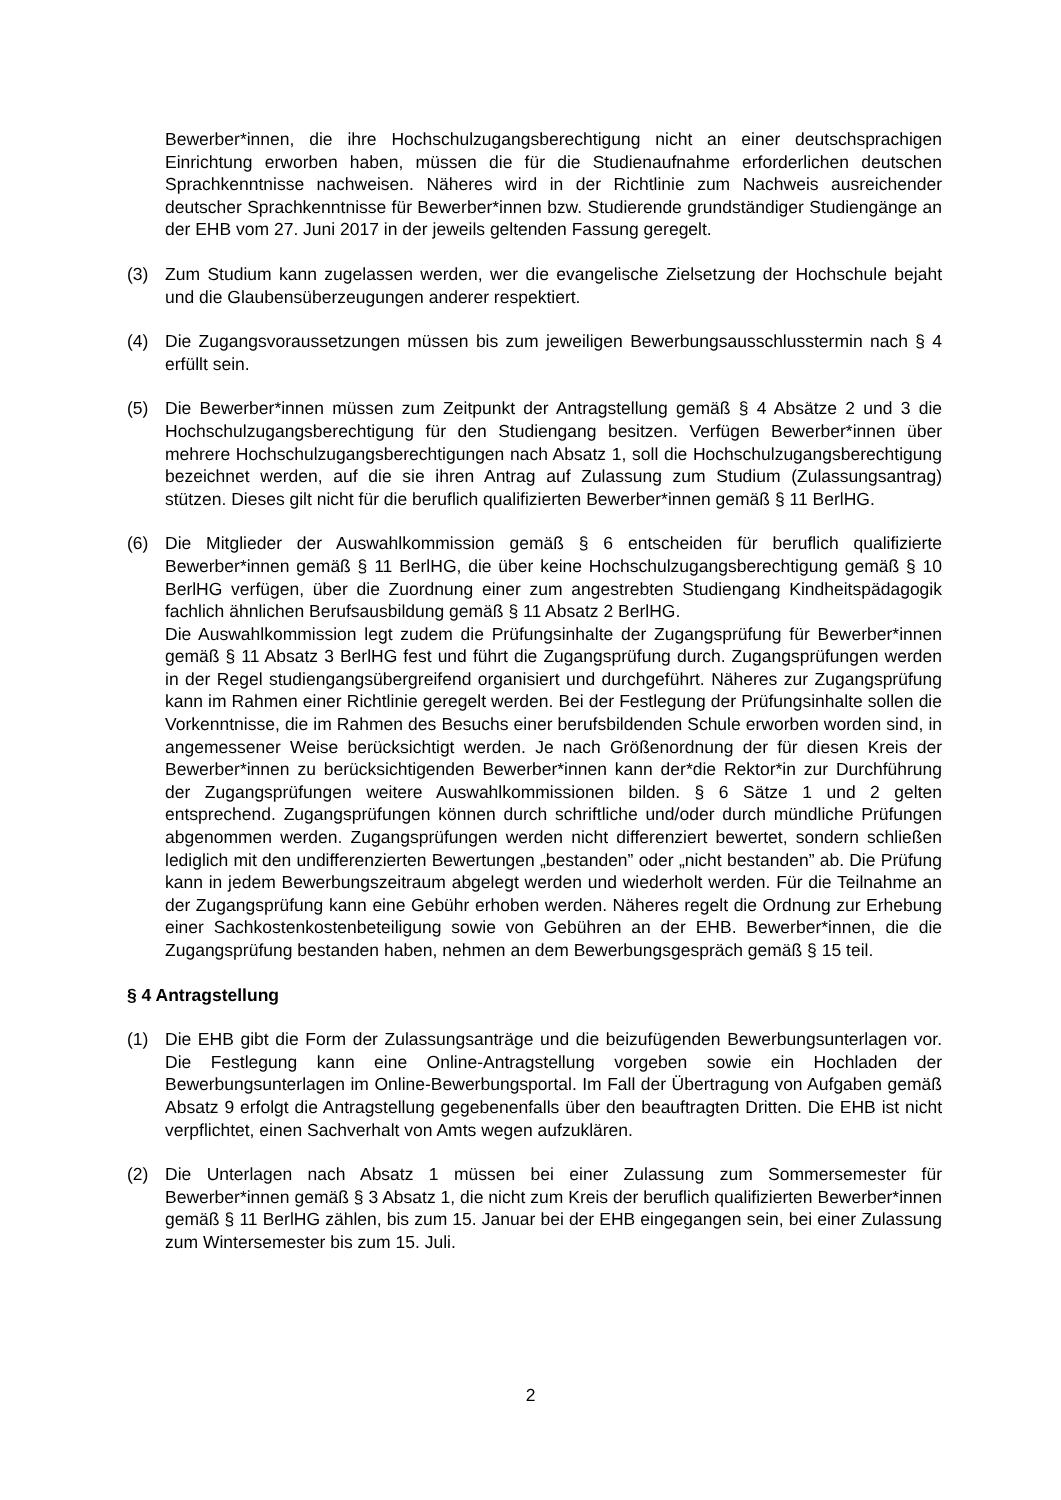Bewerber*innen, die ihre Hochschulzugangsberechtigung nicht an einer deutsch­sprachigen Einrichtung erworben haben, müssen die für die Studienaufnahme erforderlichen deutschen Sprachkenntnisse nachweisen. Näheres wird in der Richtlinie zum Nachweis ausreichender deutscher Sprachkenntnisse für Bewerber*innen bzw. Studierende grundständiger Studiengänge an der EHB vom 27. Juni 2017 in der jeweils geltenden Fassung geregelt.
(3) Zum Studium kann zugelassen werden, wer die evangelische Zielsetzung der Hochschule bejaht und die Glaubensüberzeugungen anderer respektiert.
(4) Die Zugangsvoraussetzungen müssen bis zum jeweiligen Bewerbungsausschlusstermin nach § 4 erfüllt sein.
(5) Die Bewerber*innen müssen zum Zeitpunkt der Antragstellung gemäß § 4 Absätze 2 und 3 die Hochschulzugangsberechtigung für den Studiengang besitzen. Verfügen Bewerber*innen über mehrere Hochschulzugangsberechtigungen nach Absatz 1, soll die Hochschulzugangsberechtigung bezeichnet werden, auf die sie ihren Antrag auf Zulassung zum Studium (Zulassungsantrag) stützen. Dieses gilt nicht für die beruflich qualifizierten Bewerber*innen gemäß § 11 BerlHG.
(6) Die Mitglieder der Auswahlkommission gemäß § 6 entscheiden für beruflich qualifizierte Bewerber*innen gemäß § 11 BerlHG, die über keine Hochschulzugangsberechtigung gemäß § 10 BerlHG verfügen, über die Zuordnung einer zum angestrebten Studiengang Kindheitspädagogik fachlich ähnlichen Berufsausbildung gemäß § 11 Absatz 2 BerlHG.
Die Auswahlkommission legt zudem die Prüfungsinhalte der Zugangsprüfung für Bewer­ber*innen gemäß § 11 Absatz 3 BerlHG fest und führt die Zugangsprüfung durch. Zugangsprüfungen werden in der Regel studiengangsübergreifend organisiert und durchgeführt. Näheres zur Zugangsprüfung kann im Rahmen einer Richtlinie geregelt werden. Bei der Festlegung der Prüfungsinhalte sollen die Vorkenntnisse, die im Rahmen des Besuchs einer berufsbildenden Schule erworben worden sind, in angemessener Weise berücksichtigt werden. Je nach Größenordnung der für diesen Kreis der Bewerber*innen zu berücksichtigenden Bewerber*innen kann der*die Rektor*in zur Durchführung der Zugangsprüfungen weitere Auswahlkommissionen bilden. § 6 Sätze 1 und 2 gelten entsprechend. Zugangsprüfungen können durch schriftliche und/oder durch mündliche Prüfungen abgenommen werden. Zugangsprüfungen werden nicht differenziert bewertet, sondern schließen lediglich mit den undifferenzierten Bewertungen „bestanden” oder „nicht bestanden” ab. Die Prüfung kann in jedem Bewerbungszeitraum abgelegt werden und wiederholt werden. Für die Teilnahme an der Zugangsprüfung kann eine Gebühr erhoben werden. Näheres regelt die Ordnung zur Erhebung einer Sachkostenkostenbeteiligung sowie von Gebühren an der EHB. Bewerber*innen, die die Zugangsprüfung bestanden haben, nehmen an dem Bewerbungsgespräch gemäß § 15 teil.
§ 4 Antragstellung
(1) Die EHB gibt die Form der Zulassungsanträge und die beizufügenden Bewerbungsunterlagen vor. Die Festlegung kann eine Online-Antragstellung vorgeben sowie ein Hochladen der Bewerbungsunterlagen im Online-Bewerbungsportal. Im Fall der Übertragung von Aufgaben gemäß Absatz 9 erfolgt die Antragstellung gegebenenfalls über den beauftragten Dritten. Die EHB ist nicht verpflichtet, einen Sachverhalt von Amts wegen aufzuklären.
(2) Die Unterlagen nach Absatz 1 müssen bei einer Zulassung zum Sommersemester für Bewerber*innen gemäß § 3 Absatz 1, die nicht zum Kreis der beruflich qualifizierten Bewerber*innen gemäß § 11 BerlHG zählen, bis zum 15. Januar bei der EHB eingegangen sein, bei einer Zulassung zum Wintersemester bis zum 15. Juli.
2